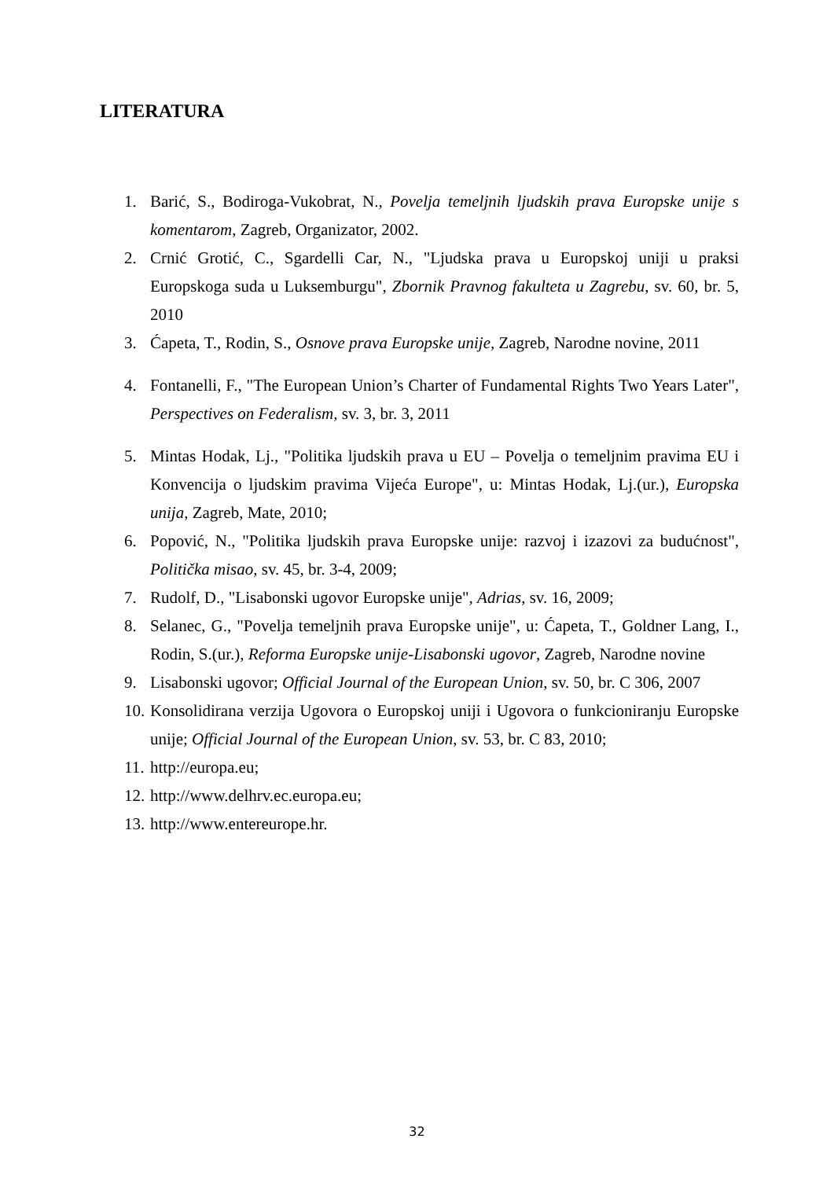LITERATURA
1. Barić, S., Bodiroga-Vukobrat, N., Povelja temeljnih ljudskih prava Europske unije s komentarom, Zagreb, Organizator, 2002.
2. Crnić Grotić, C., Sgardelli Car, N., "Ljudska prava u Europskoj uniji u praksi Europskoga suda u Luksemburgu", Zbornik Pravnog fakulteta u Zagrebu, sv. 60, br. 5, 2010
3. Ćapeta, T., Rodin, S., Osnove prava Europske unije, Zagreb, Narodne novine, 2011
4. Fontanelli, F., "The European Union’s Charter of Fundamental Rights Two Years Later", Perspectives on Federalism, sv. 3, br. 3, 2011
5. Mintas Hodak, Lj., "Politika ljudskih prava u EU – Povelja o temeljnim pravima EU i Konvencija o ljudskim pravima Vijeća Europe", u: Mintas Hodak, Lj.(ur.), Europska unija, Zagreb, Mate, 2010;
6. Popović, N., "Politika ljudskih prava Europske unije: razvoj i izazovi za budućnost", Politička misao, sv. 45, br. 3-4, 2009;
7. Rudolf, D., "Lisabonski ugovor Europske unije", Adrias, sv. 16, 2009;
8. Selanec, G., "Povelja temeljnih prava Europske unije", u: Ćapeta, T., Goldner Lang, I., Rodin, S.(ur.), Reforma Europske unije-Lisabonski ugovor, Zagreb, Narodne novine
9. Lisabonski ugovor; Official Journal of the European Union, sv. 50, br. C 306, 2007
10. Konsolidirana verzija Ugovora o Europskoj uniji i Ugovora o funkcioniranju Europske unije; Official Journal of the European Union, sv. 53, br. C 83, 2010;
11. http://europa.eu;
12. http://www.delhrv.ec.europa.eu;
13. http://www.entereurope.hr.
32